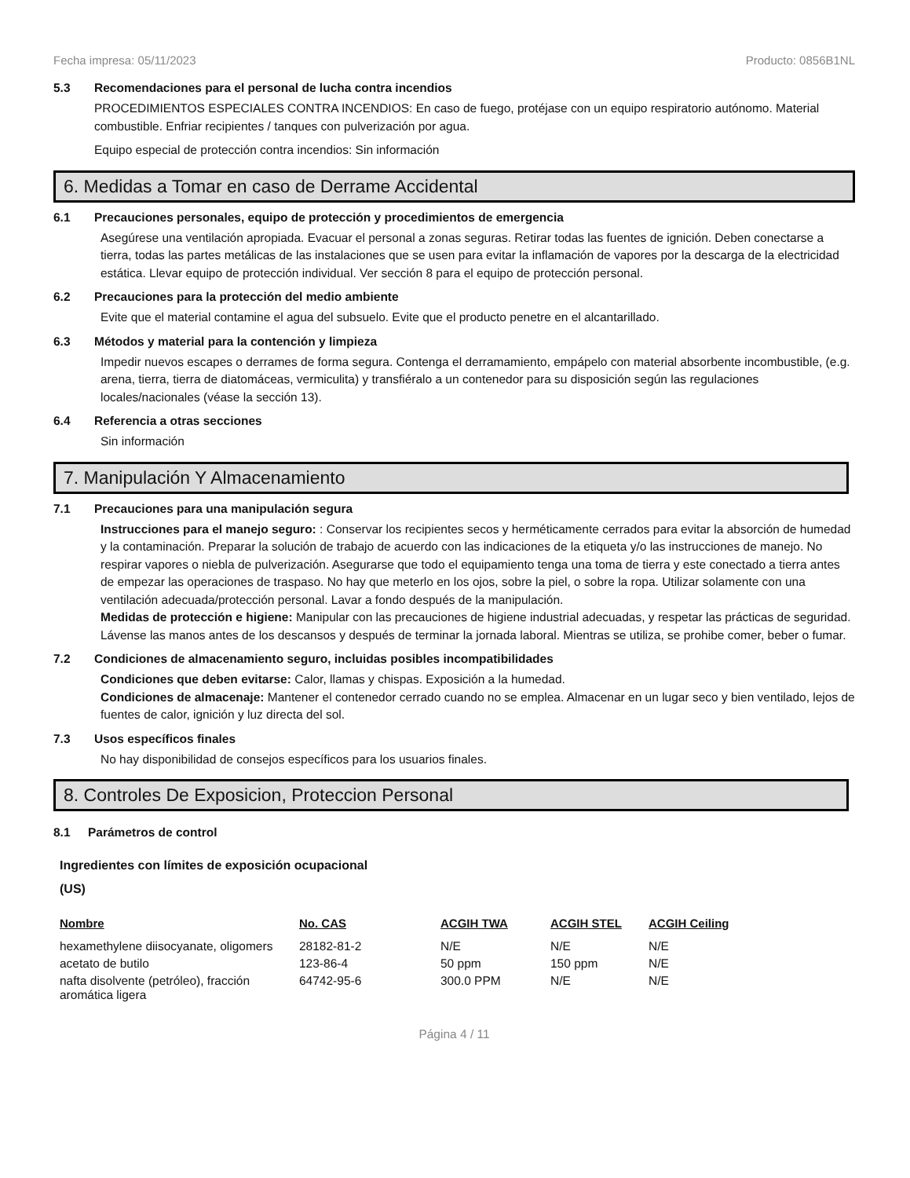Fecha impresa: 05/11/2023 Producto: 0856B1NL
5.3 Recomendaciones para el personal de lucha contra incendios
PROCEDIMIENTOS ESPECIALES CONTRA INCENDIOS: En caso de fuego, protéjase con un equipo respiratorio autónomo. Material combustible. Enfriar recipientes / tanques con pulverización por agua.
Equipo especial de protección contra incendios: Sin información
6. Medidas a Tomar en caso de Derrame Accidental
6.1 Precauciones personales, equipo de protección y procedimientos de emergencia
Asegúrese una ventilación apropiada. Evacuar el personal a zonas seguras. Retirar todas las fuentes de ignición. Deben conectarse a tierra, todas las partes metálicas de las instalaciones que se usen para evitar la inflamación de vapores por la descarga de la electricidad estática. Llevar equipo de protección individual. Ver sección 8 para el equipo de protección personal.
6.2 Precauciones para la protección del medio ambiente
Evite que el material contamine el agua del subsuelo. Evite que el producto penetre en el alcantarillado.
6.3 Métodos y material para la contención y limpieza
Impedir nuevos escapes o derrames de forma segura. Contenga el derramamiento, empápelo con material absorbente incombustible, (e.g. arena, tierra, tierra de diatomáceas, vermiculita) y transfiéralo a un contenedor para su disposición según las regulaciones locales/nacionales (véase la sección 13).
6.4 Referencia a otras secciones
Sin información
7. Manipulación Y Almacenamiento
7.1 Precauciones para una manipulación segura
Instrucciones para el manejo seguro: : Conservar los recipientes secos y herméticamente cerrados para evitar la absorción de humedad y la contaminación. Preparar la solución de trabajo de acuerdo con las indicaciones de la etiqueta y/o las instrucciones de manejo. No respirar vapores o niebla de pulverización. Asegurarse que todo el equipamiento tenga una toma de tierra y este conectado a tierra antes de empezar las operaciones de traspaso. No hay que meterlo en los ojos, sobre la piel, o sobre la ropa. Utilizar solamente con una ventilación adecuada/protección personal. Lavar a fondo después de la manipulación.
Medidas de protección e higiene: Manipular con las precauciones de higiene industrial adecuadas, y respetar las prácticas de seguridad. Lávense las manos antes de los descansos y después de terminar la jornada laboral. Mientras se utiliza, se prohibe comer, beber o fumar.
7.2 Condiciones de almacenamiento seguro, incluidas posibles incompatibilidades
Condiciones que deben evitarse: Calor, llamas y chispas. Exposición a la humedad.
Condiciones de almacenaje: Mantener el contenedor cerrado cuando no se emplea. Almacenar en un lugar seco y bien ventilado, lejos de fuentes de calor, ignición y luz directa del sol.
7.3 Usos específicos finales
No hay disponibilidad de consejos específicos para los usuarios finales.
8. Controles De Exposicion, Proteccion Personal
8.1 Parámetros de control
Ingredientes con límites de exposición ocupacional
(US)
| Nombre | No. CAS | ACGIH TWA | ACGIH STEL | ACGIH Ceiling |
| --- | --- | --- | --- | --- |
| hexamethylene diisocyanate, oligomers | 28182-81-2 | N/E | N/E | N/E |
| acetato de butilo | 123-86-4 | 50 ppm | 150 ppm | N/E |
| nafta disolvente (petróleo), fracción aromática ligera | 64742-95-6 | 300.0 PPM | N/E | N/E |
Página 4 / 11